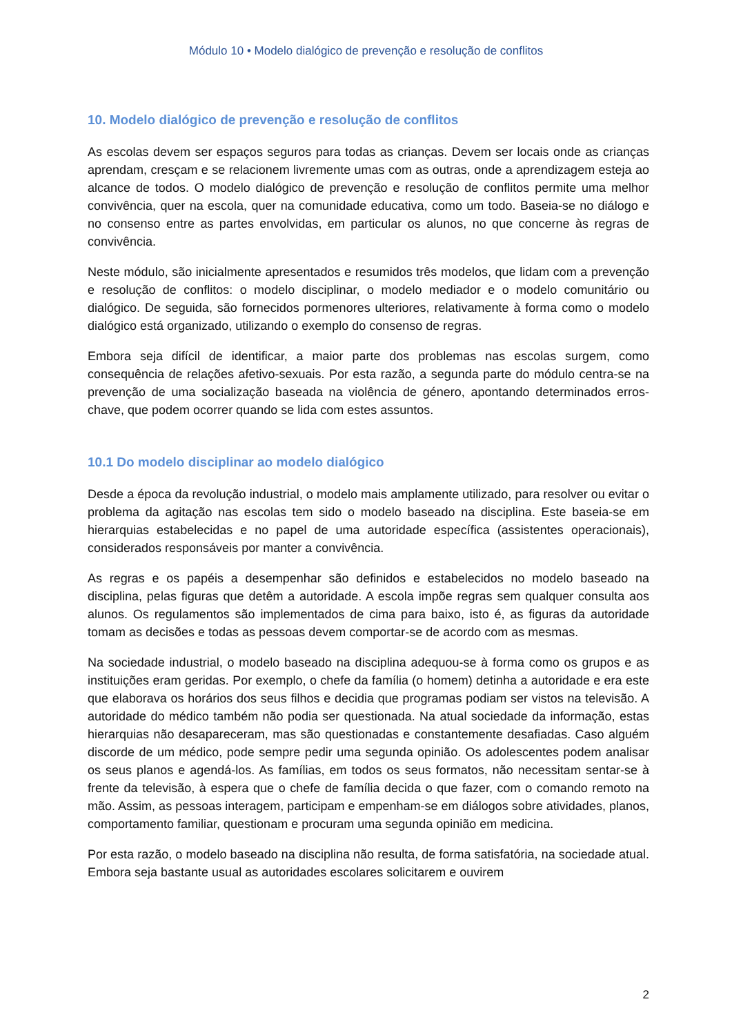Módulo 10 • Modelo dialógico de prevenção e resolução de conflitos
10. Modelo dialógico de prevenção e resolução de conflitos
As escolas devem ser espaços seguros para todas as crianças. Devem ser locais onde as crianças aprendam, cresçam e se relacionem livremente umas com as outras, onde a aprendizagem esteja ao alcance de todos. O modelo dialógico de prevenção e resolução de conflitos permite uma melhor convivência, quer na escola, quer na comunidade educativa, como um todo. Baseia-se no diálogo e no consenso entre as partes envolvidas, em particular os alunos, no que concerne às regras de convivência.
Neste módulo, são inicialmente apresentados e resumidos três modelos, que lidam com a prevenção e resolução de conflitos: o modelo disciplinar, o modelo mediador e o modelo comunitário ou dialógico. De seguida, são fornecidos pormenores ulteriores, relativamente à forma como o modelo dialógico está organizado, utilizando o exemplo do consenso de regras.
Embora seja difícil de identificar, a maior parte dos problemas nas escolas surgem, como consequência de relações afetivo-sexuais. Por esta razão, a segunda parte do módulo centra-se na prevenção de uma socialização baseada na violência de género, apontando determinados erros-chave, que podem ocorrer quando se lida com estes assuntos.
10.1 Do modelo disciplinar ao modelo dialógico
Desde a época da revolução industrial, o modelo mais amplamente utilizado, para resolver ou evitar o problema da agitação nas escolas tem sido o modelo baseado na disciplina. Este baseia-se em hierarquias estabelecidas e no papel de uma autoridade específica (assistentes operacionais), considerados responsáveis por manter a convivência.
As regras e os papéis a desempenhar são definidos e estabelecidos no modelo baseado na disciplina, pelas figuras que detêm a autoridade. A escola impõe regras sem qualquer consulta aos alunos. Os regulamentos são implementados de cima para baixo, isto é, as figuras da autoridade tomam as decisões e todas as pessoas devem comportar-se de acordo com as mesmas.
Na sociedade industrial, o modelo baseado na disciplina adequou-se à forma como os grupos e as instituições eram geridas. Por exemplo, o chefe da família (o homem) detinha a autoridade e era este que elaborava os horários dos seus filhos e decidia que programas podiam ser vistos na televisão. A autoridade do médico também não podia ser questionada. Na atual sociedade da informação, estas hierarquias não desapareceram, mas são questionadas e constantemente desafiadas. Caso alguém discorde de um médico, pode sempre pedir uma segunda opinião. Os adolescentes podem analisar os seus planos e agendá-los. As famílias, em todos os seus formatos, não necessitam sentar-se à frente da televisão, à espera que o chefe de família decida o que fazer, com o comando remoto na mão. Assim, as pessoas interagem, participam e empenham-se em diálogos sobre atividades, planos, comportamento familiar, questionam e procuram uma segunda opinião em medicina.
Por esta razão, o modelo baseado na disciplina não resulta, de forma satisfatória, na sociedade atual. Embora seja bastante usual as autoridades escolares solicitarem e ouvirem
2